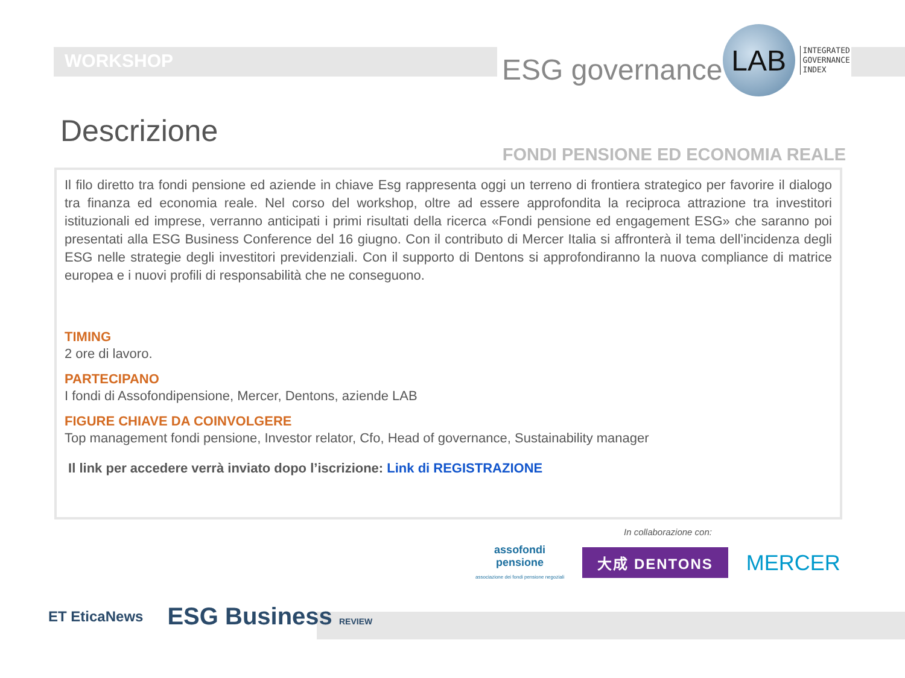WORKSHOP
ESG governance
LAB
INTEGRATED
GOVERNANCE
INDEX
Descrizione
FONDI PENSIONE ED ECONOMIA REALE
Il filo diretto tra fondi pensione ed aziende in chiave Esg rappresenta oggi un terreno di frontiera strategico per favorire il dialogo tra finanza ed economia reale. Nel corso del workshop, oltre ad essere approfondita la reciproca attrazione tra investitori istituzionali ed imprese, verranno anticipati i primi risultati della ricerca «Fondi pensione ed engagement ESG» che saranno poi presentati alla ESG Business Conference del 16 giugno. Con il contributo di Mercer Italia si affronterà il tema dell’incidenza degli ESG nelle strategie degli investitori previdenziali. Con il supporto di Dentons si approfondiranno la nuova compliance di matrice europea e i nuovi profili di responsabilità che ne conseguono.
TIMING
2 ore di lavoro.
PARTECIPANO
I fondi di Assofondipensione, Mercer, Dentons, aziende LAB
FIGURE CHIAVE DA COINVOLGERE
Top management fondi pensione, Investor relator, Cfo, Head of governance, Sustainability manager
Il link per accedere verrà inviato dopo l’iscrizione: Link di REGISTRAZIONE
In collaborazione con:
assofondi
pensione
associazione dei fondi pensione negoziali
大成 DENTONS
MERCER
ET EticaNews
ESG Business REVIEW